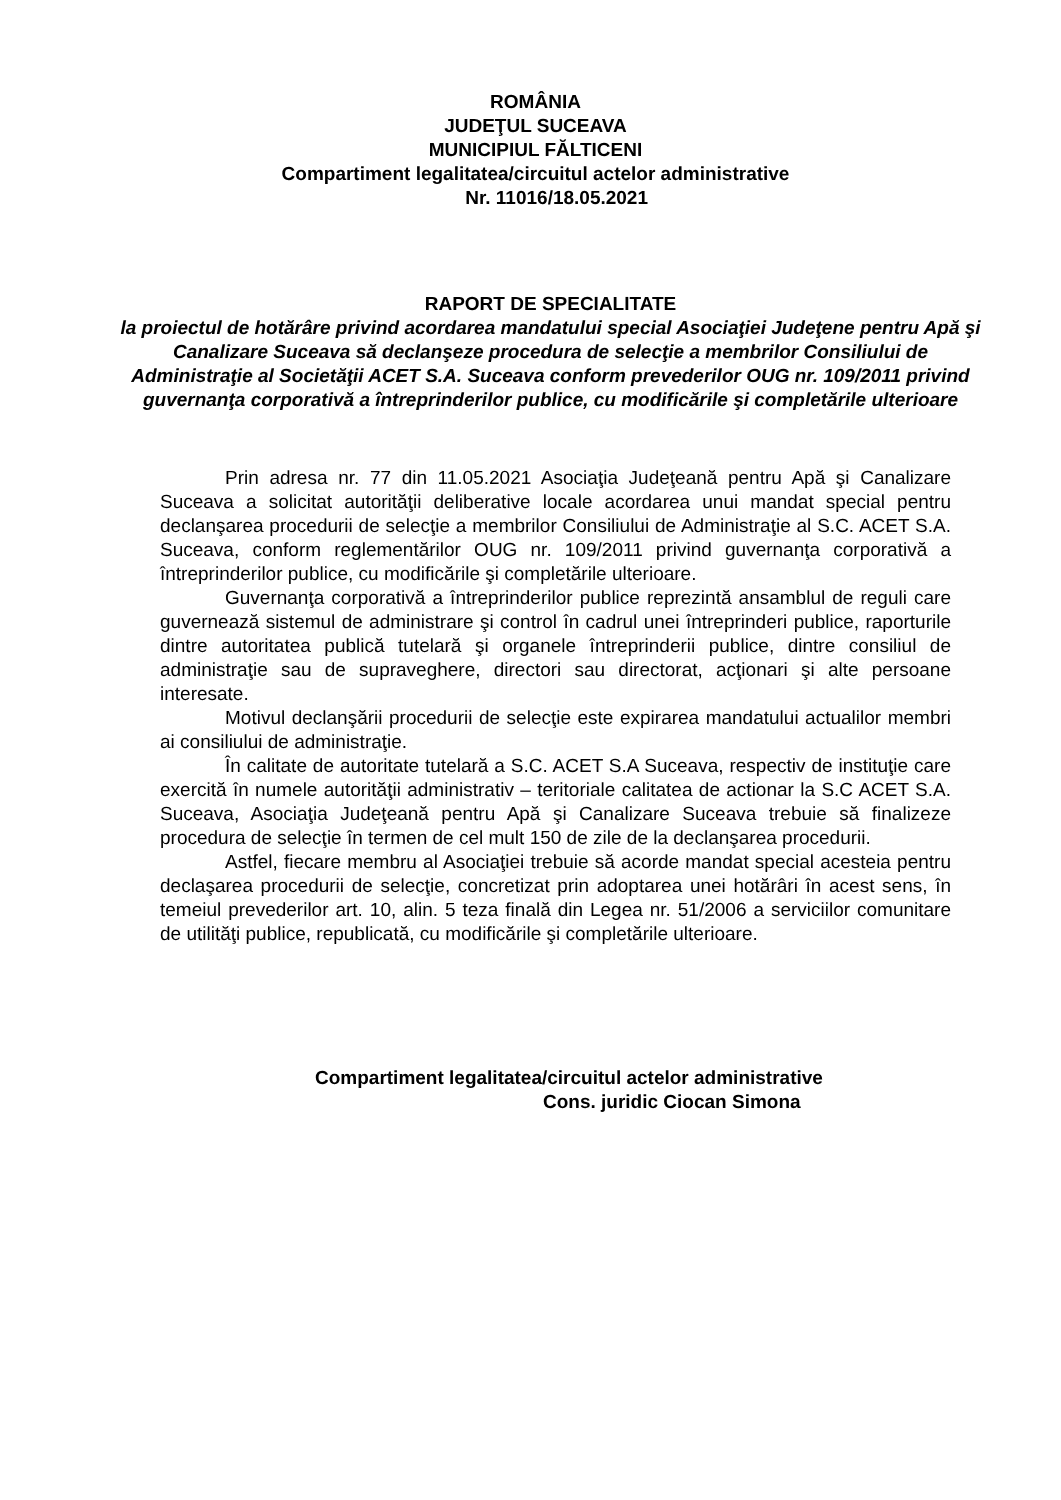ROMÂNIA
JUDEŢUL SUCEAVA
MUNICIPIUL FĂLTICENI
Compartiment legalitatea/circuitul actelor administrative
Nr. 11016/18.05.2021
RAPORT DE SPECIALITATE
la proiectul de hotărâre privind acordarea mandatului special Asociaţiei Judeţene pentru Apă şi Canalizare Suceava să declanşeze procedura de selecţie a membrilor Consiliului de Administraţie al Societăţii ACET S.A. Suceava conform prevederilor OUG nr. 109/2011 privind guvernanţa corporativă a întreprinderilor publice, cu modificările şi completările ulterioare
Prin adresa nr. 77 din 11.05.2021 Asociaţia Judeţeană pentru Apă şi Canalizare Suceava a solicitat autorităţii deliberative locale acordarea unui mandat special pentru declanşarea procedurii de selecţie a membrilor Consiliului de Administraţie al S.C. ACET S.A. Suceava, conform reglementărilor OUG nr. 109/2011 privind guvernanţa corporativă a întreprinderilor publice, cu modificările şi completările ulterioare.
Guvernanţa corporativă a întreprinderilor publice reprezintă ansamblul de reguli care guvernează sistemul de administrare şi control în cadrul unei întreprinderi publice, raporturile dintre autoritatea publică tutelară şi organele întreprinderii publice, dintre consiliul de administraţie sau de supraveghere, directori sau directorat, acţionari şi alte persoane interesate.
Motivul declanşării procedurii de selecţie este expirarea mandatului actualilor membri ai consiliului de administraţie.
În calitate de autoritate tutelară a S.C. ACET S.A Suceava, respectiv de instituţie care exercită în numele autorităţii administrativ – teritoriale calitatea de actionar la S.C ACET S.A. Suceava, Asociaţia Judeţeană pentru Apă şi Canalizare Suceava trebuie să finalizeze procedura de selecţie în termen de cel mult 150 de zile de la declanşarea procedurii.
Astfel, fiecare membru al Asociaţiei trebuie să acorde mandat special acesteia pentru declaşarea procedurii de selecţie, concretizat prin adoptarea unei hotărâri în acest sens, în temeiul prevederilor art. 10, alin. 5 teza finală din Legea nr. 51/2006 a serviciilor comunitare de utilităţi publice, republicată, cu modificările şi completările ulterioare.
Compartiment legalitatea/circuitul actelor administrative
Cons. juridic Ciocan Simona